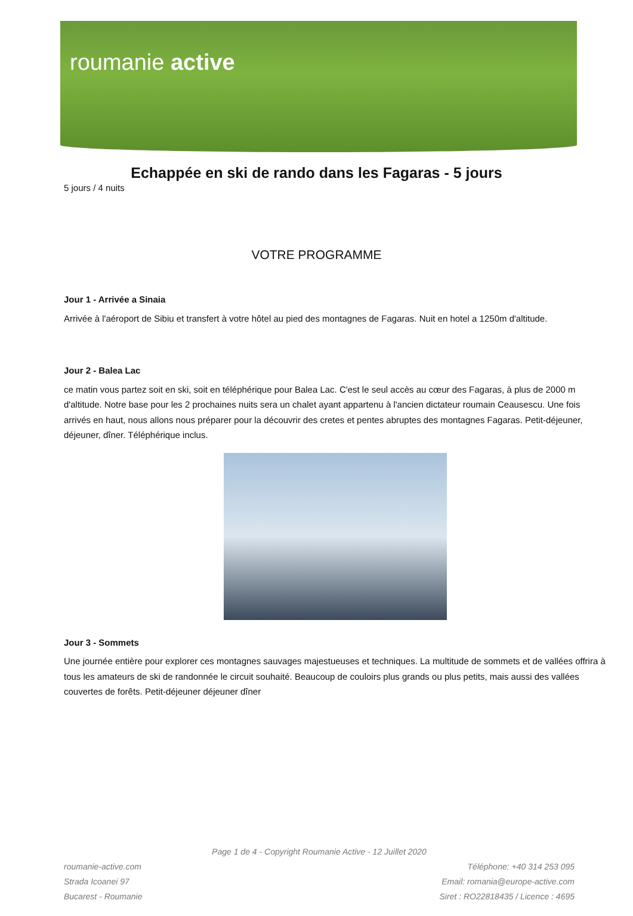roumanie active
Echappée en ski de rando dans les Fagaras - 5 jours
5 jours / 4 nuits
VOTRE PROGRAMME
Jour 1 - Arrivée a Sinaia
Arrivée à l'aéroport de Sibiu et transfert à votre hôtel au pied des montagnes de Fagaras. Nuit en hotel a 1250m d'altitude.
Jour 2 - Balea Lac
ce matin vous partez soit en ski, soit en téléphérique pour Balea Lac. C'est le seul accès au cœur des Fagaras, à plus de 2000 m d'altitude. Notre base pour les 2 prochaines nuits sera un chalet ayant appartenu à l'ancien dictateur roumain Ceausescu. Une fois arrivés en haut, nous allons nous préparer pour la découvrir des cretes et pentes abruptes des montagnes Fagaras. Petit-déjeuner, déjeuner, dîner. Téléphérique inclus.
Jour 3 - Sommets
Une journée entière pour explorer ces montagnes sauvages majestueuses et techniques. La multitude de sommets et de vallées offrira à tous les amateurs de ski de randonnée le circuit souhaité. Beaucoup de couloirs plus grands ou plus petits, mais aussi des vallées couvertes de forêts. Petit-déjeuner déjeuner dîner
Page 1 de 4 - Copyright Roumanie Active - 12 Juillet 2020
roumanie-active.com
Strada Icoanei 97
Bucarest - Roumanie
Téléphone: +40 314 253 095
Email: romania@europe-active.com
Siret : RO22818435 / Licence : 4695